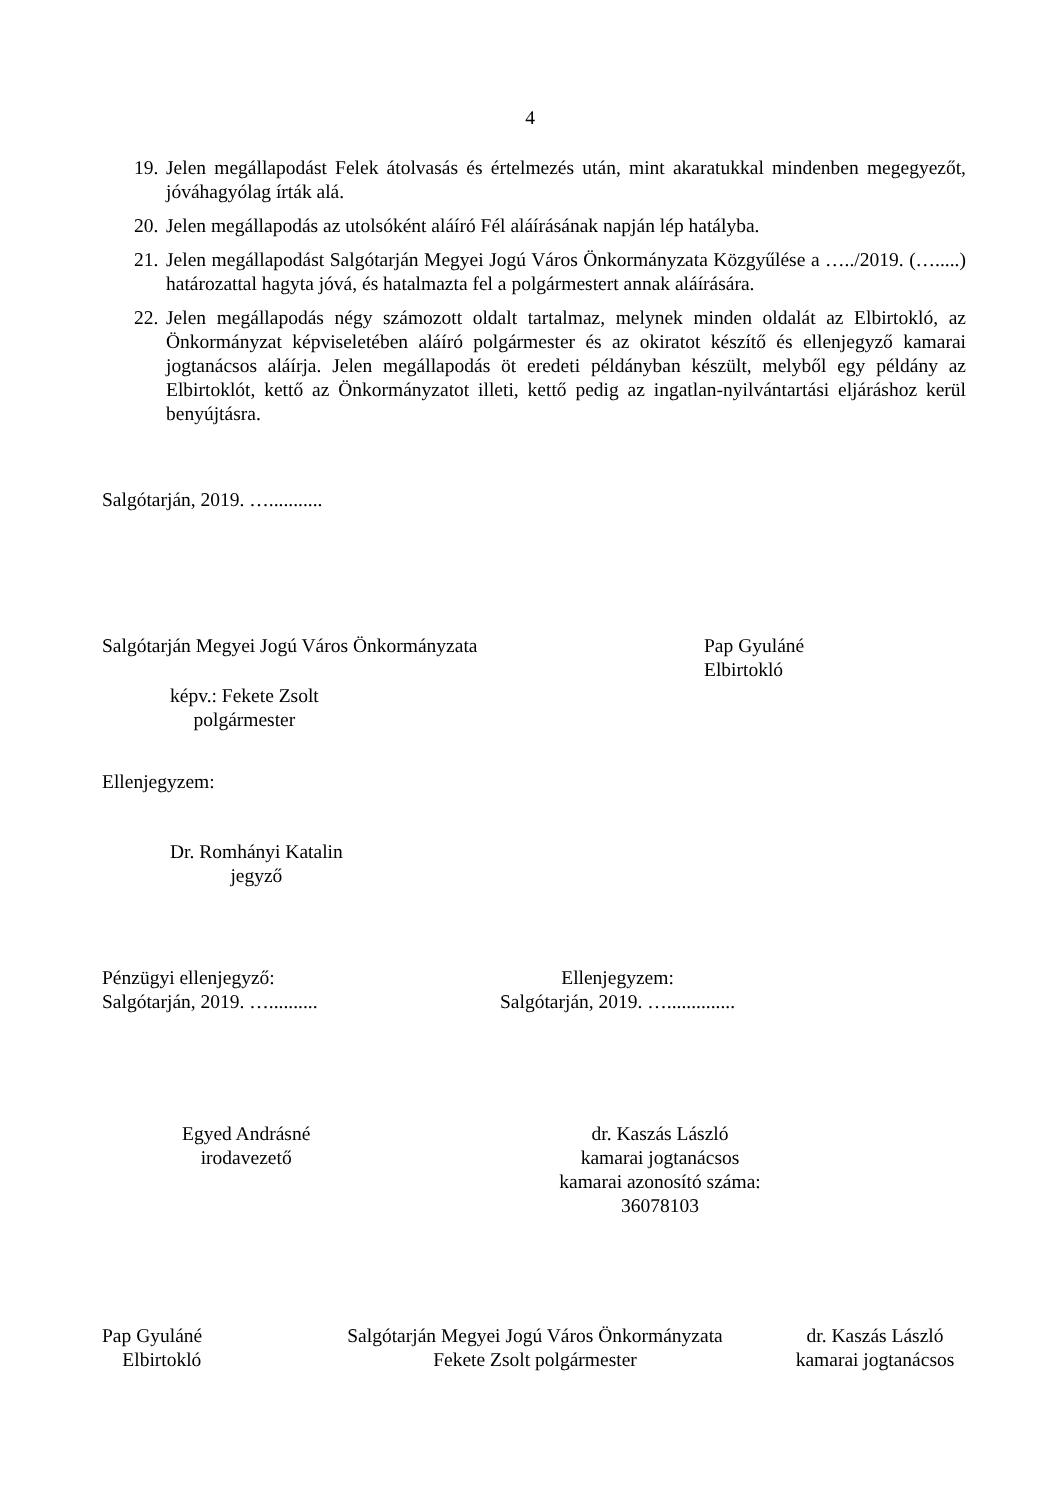4
19. Jelen megállapodást Felek átolvasás és értelmezés után, mint akaratukkal mindenben megegyezőt, jóváhagyólag írták alá.
20. Jelen megállapodás az utolsóként aláíró Fél aláírásának napján lép hatályba.
21. Jelen megállapodást Salgótarján Megyei Jogú Város Önkormányzata Közgyűlése a …../2019. (….....) határozattal hagyta jóvá, és hatalmazta fel a polgármestert annak aláírására.
22. Jelen megállapodás négy számozott oldalt tartalmaz, melynek minden oldalát az Elbirtokló, az Önkormányzat képviseletében aláíró polgármester és az okiratot készítő és ellenjegyző kamarai jogtanácsos aláírja. Jelen megállapodás öt eredeti példányban készült, melyből egy példány az Elbirtoklót, kettő az Önkormányzatot illeti, kettő pedig az ingatlan-nyilvántartási eljáráshoz kerül benyújtásra.
Salgótarján, 2019. …...........
Salgótarján Megyei Jogú Város Önkormányzata
Pap Gyuláné
Elbirtokló
képv.: Fekete Zsolt
polgármester
Ellenjegyzem:
Dr. Romhányi Katalin
jegyző
Pénzügyi ellenjegyző:
Salgótarján, 2019. …..........
Ellenjegyzem:
Salgótarján, 2019. …..............
Egyed Andrásné
irodavezető
dr. Kaszás László
kamarai jogtanácsos
kamarai azonosító száma:
36078103
Pap Gyuláné
Elbirtokló
Salgótarján Megyei Jogú Város Önkormányzata
Fekete Zsolt polgármester
dr. Kaszás László
kamarai jogtanácsos